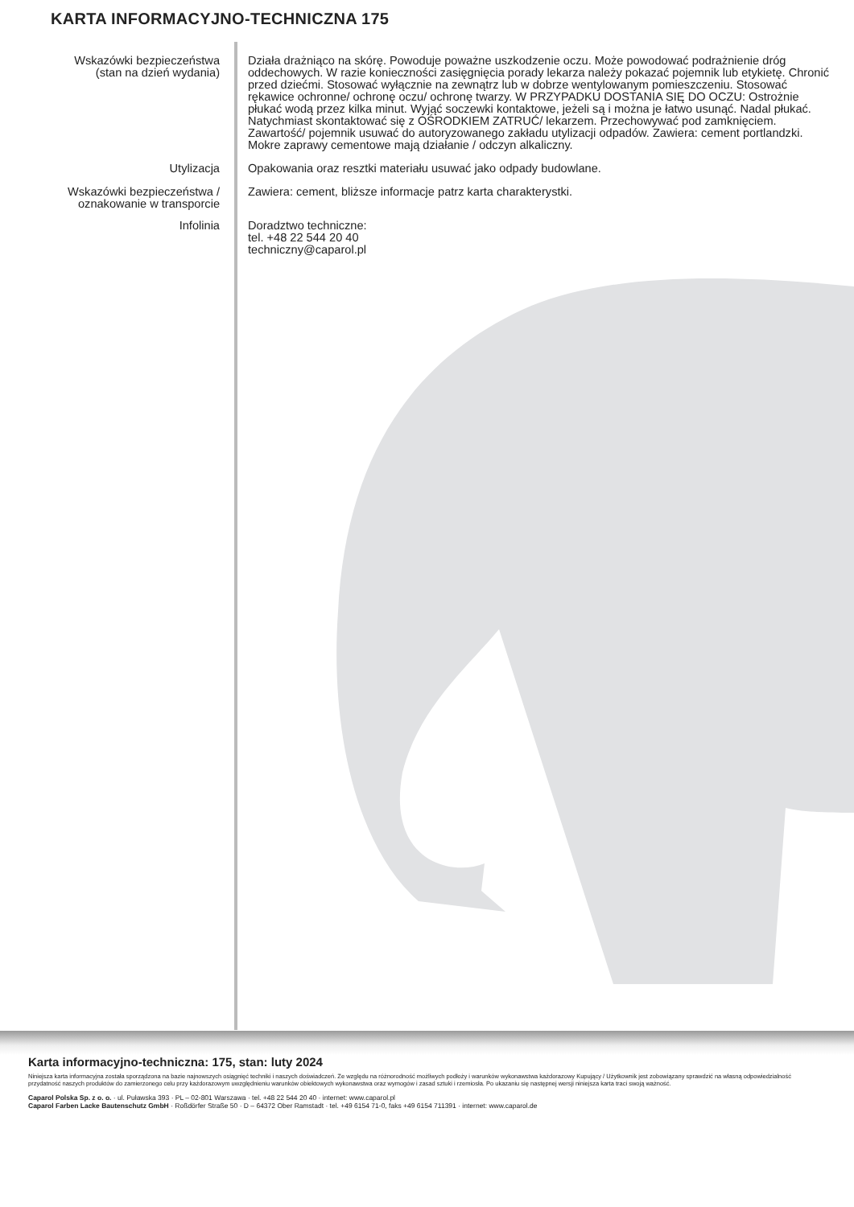KARTA INFORMACYJNO-TECHNICZNA 175
Wskazówki bezpieczeństwa
(stan na dzień wydania)
Działa drażniąco na skórę. Powoduje poważne uszkodzenie oczu. Może powodować podrażnienie dróg oddechowych. W razie konieczności zasięgnięcia porady lekarza należy pokazać pojemnik lub etykietę. Chronić przed dziećmi. Stosować wyłącznie na zewnątrz lub w dobrze wentylowanym pomieszczeniu. Stosować rękawice ochronne/ ochronę oczu/ ochronę twarzy. W PRZYPADKU DOSTANIA SIĘ DO OCZU: Ostrożnie płukać wodą przez kilka minut. Wyjąć soczewki kontaktowe, jeżeli są i można je łatwo usunąć. Nadal płukać. Natychmiast skontaktować się z OŚRODKIEM ZATRUĆ/ lekarzem. Przechowywać pod zamknięciem. Zawartość/ pojemnik usuwać do autoryzowanego zakładu utylizacji odpadów. Zawiera: cement portlandzki. Mokre zaprawy cementowe mają działanie / odczyn alkaliczny.
Utylizacja Opakowania oraz resztki materiału usuwać jako odpady budowlane.
Wskazówki bezpieczeństwa /
oznakowanie w transporcie
Zawiera: cement, bliższe informacje patrz karta charakterystki.
Infolinia Doradztwo techniczne:
tel. +48 22 544 20 40
techniczny@caparol.pl
Karta informacyjno-techniczna: 175, stan: luty 2024
Niniejsza karta informacyjna została sporządzona na bazie najnowszych osiągnięć techniki i naszych doświadczeń. Ze względu na różnorodność możliwych podłoży i warunków wykonawstwa każdorazowy Kupujący / Użytkownik jest zobowiązany sprawdzić na własną odpowiedzialność przydatność naszych produktów do zamierzonego celu przy każdorazowym uwzględnieniu warunków obiektowych wykonawstwa oraz wymogów i zasad sztuki i rzemiosła. Po ukazaniu się następnej wersji niniejsza karta traci swoją ważność.
Caparol Polska Sp. z o. o. · ul. Puławska 393 · PL – 02-801 Warszawa · tel. +48 22 544 20 40 · internet: www.caparol.pl
Caparol Farben Lacke Bautenschutz GmbH · Roßdörfer Straße 50 · D – 64372 Ober Ramstadt · tel. +49 6154 71-0, faks +49 6154 711391 · internet: www.caparol.de